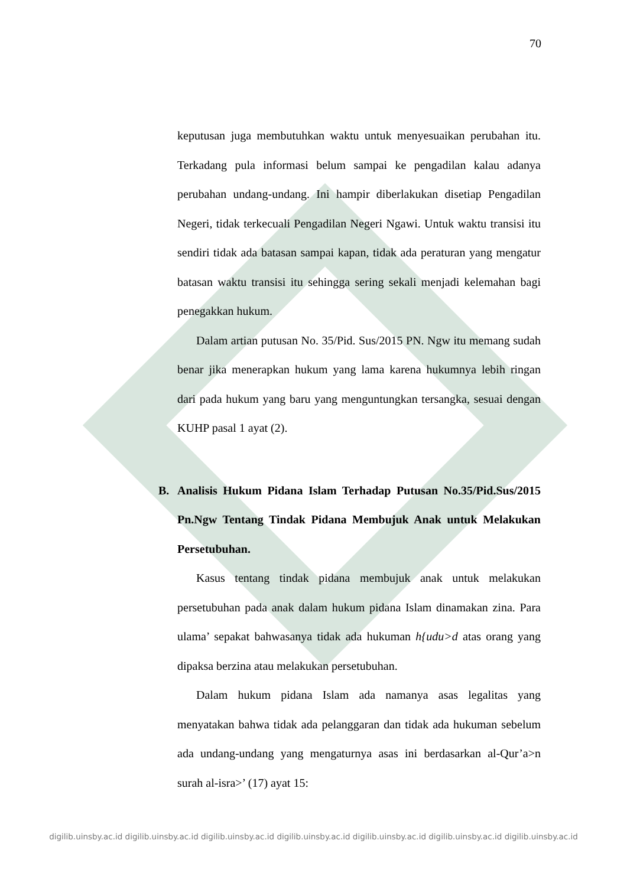70
keputusan juga membutuhkan waktu untuk menyesuaikan perubahan itu. Terkadang pula informasi belum sampai ke pengadilan kalau adanya perubahan undang-undang. Ini hampir diberlakukan disetiap Pengadilan Negeri, tidak terkecuali Pengadilan Negeri Ngawi. Untuk waktu transisi itu sendiri tidak ada batasan sampai kapan, tidak ada peraturan yang mengatur batasan waktu transisi itu sehingga sering sekali menjadi kelemahan bagi penegakkan hukum.
Dalam artian putusan No. 35/Pid. Sus/2015 PN. Ngw itu memang sudah benar jika menerapkan hukum yang lama karena hukumnya lebih ringan dari pada hukum yang baru yang menguntungkan tersangka, sesuai dengan KUHP pasal 1 ayat (2).
B. Analisis Hukum Pidana Islam Terhadap Putusan No.35/Pid.Sus/2015 Pn.Ngw Tentang Tindak Pidana Membujuk Anak untuk Melakukan Persetubuhan.
Kasus tentang tindak pidana membujuk anak untuk melakukan persetubuhan pada anak dalam hukum pidana Islam dinamakan zina. Para ulama’ sepakat bahwasanya tidak ada hukuman h{udu>d atas orang yang dipaksa berzina atau melakukan persetubuhan.
Dalam hukum pidana Islam ada namanya asas legalitas yang menyatakan bahwa tidak ada pelanggaran dan tidak ada hukuman sebelum ada undang-undang yang mengaturnya asas ini berdasarkan al-Qur’a>n surah al-isra>’ (17) ayat 15:
digilib.uinsby.ac.id digilib.uinsby.ac.id digilib.uinsby.ac.id digilib.uinsby.ac.id digilib.uinsby.ac.id digilib.uinsby.ac.id digilib.uinsby.ac.id